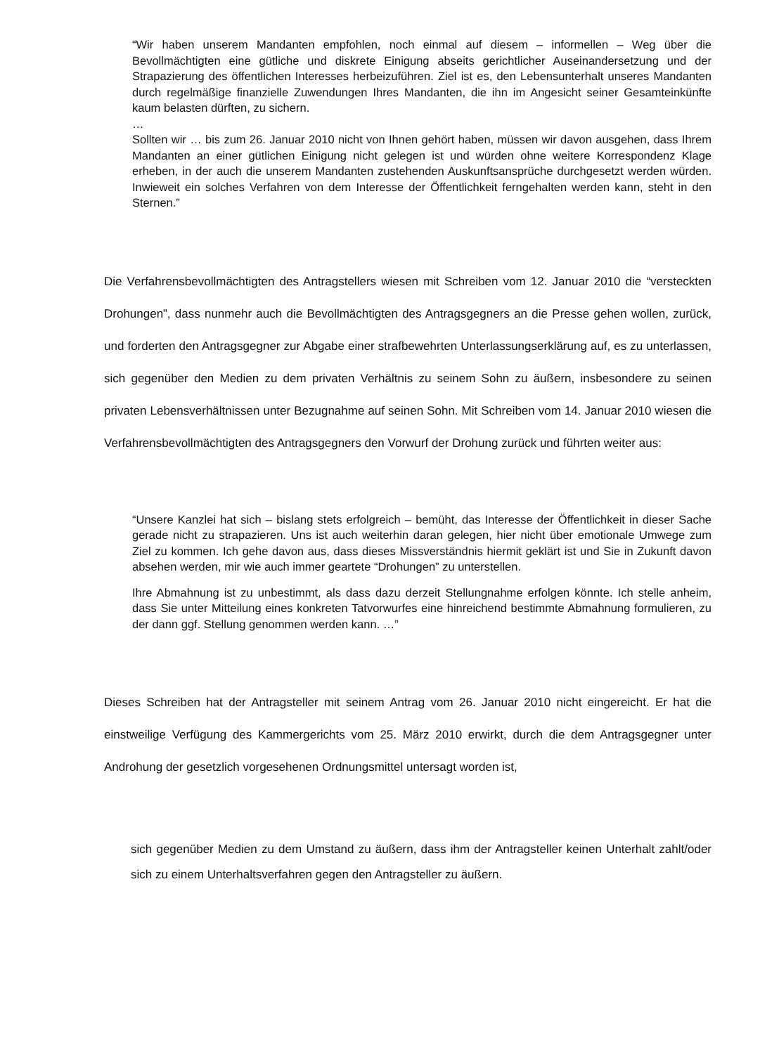“Wir haben unserem Mandanten empfohlen, noch einmal auf diesem – informellen – Weg über die Bevollmächtigten eine gütliche und diskrete Einigung abseits gerichtlicher Auseinandersetzung und der Strapazierung des öffentlichen Interesses herbeizuführen. Ziel ist es, den Lebensunterhalt unseres Mandanten durch regelmäßige finanzielle Zuwendungen Ihres Mandanten, die ihn im Angesicht seiner Gesamteinkünfte kaum belasten dürften, zu sichern.
…
Sollten wir … bis zum 26. Januar 2010 nicht von Ihnen gehört haben, müssen wir davon ausgehen, dass Ihrem Mandanten an einer gütlichen Einigung nicht gelegen ist und würden ohne weitere Korrespondenz Klage erheben, in der auch die unserem Mandanten zustehenden Auskunftsansprüche durchgesetzt werden würden. Inwieweit ein solches Verfahren von dem Interesse der Öffentlichkeit ferngehalten werden kann, steht in den Sternen.”
Die Verfahrensbevollmächtigten des Antragstellers wiesen mit Schreiben vom 12. Januar 2010 die “versteckten Drohungen”, dass nunmehr auch die Bevollmächtigten des Antragsgegners an die Presse gehen wollen, zurück, und forderten den Antragsgegner zur Abgabe einer strafbewehrten Unterlassungserklärung auf, es zu unterlassen, sich gegenüber den Medien zu dem privaten Verhältnis zu seinem Sohn zu äußern, insbesondere zu seinen privaten Lebensverhältnissen unter Bezugnahme auf seinen Sohn. Mit Schreiben vom 14. Januar 2010 wiesen die Verfahrensbevollmächtigten des Antragsgegners den Vorwurf der Drohung zurück und führten weiter aus:
“Unsere Kanzlei hat sich – bislang stets erfolgreich – bemüht, das Interesse der Öffentlichkeit in dieser Sache gerade nicht zu strapazieren. Uns ist auch weiterhin daran gelegen, hier nicht über emotionale Umwege zum Ziel zu kommen. Ich gehe davon aus, dass dieses Missverständnis hiermit geklärt ist und Sie in Zukunft davon absehen werden, mir wie auch immer geartete “Drohungen” zu unterstellen.
Ihre Abmahnung ist zu unbestimmt, als dass dazu derzeit Stellungnahme erfolgen könnte. Ich stelle anheim, dass Sie unter Mitteilung eines konkreten Tatvorwurfes eine hinreichend bestimmte Abmahnung formulieren, zu der dann ggf. Stellung genommen werden kann. …”
Dieses Schreiben hat der Antragsteller mit seinem Antrag vom 26. Januar 2010 nicht eingereicht. Er hat die einstweilige Verfügung des Kammergerichts vom 25. März 2010 erwirkt, durch die dem Antragsgegner unter Androhung der gesetzlich vorgesehenen Ordnungsmittel untersagt worden ist,
sich gegenüber Medien zu dem Umstand zu äußern, dass ihm der Antragsteller keinen Unterhalt zahlt/oder sich zu einem Unterhaltsverfahren gegen den Antragsteller zu äußern.